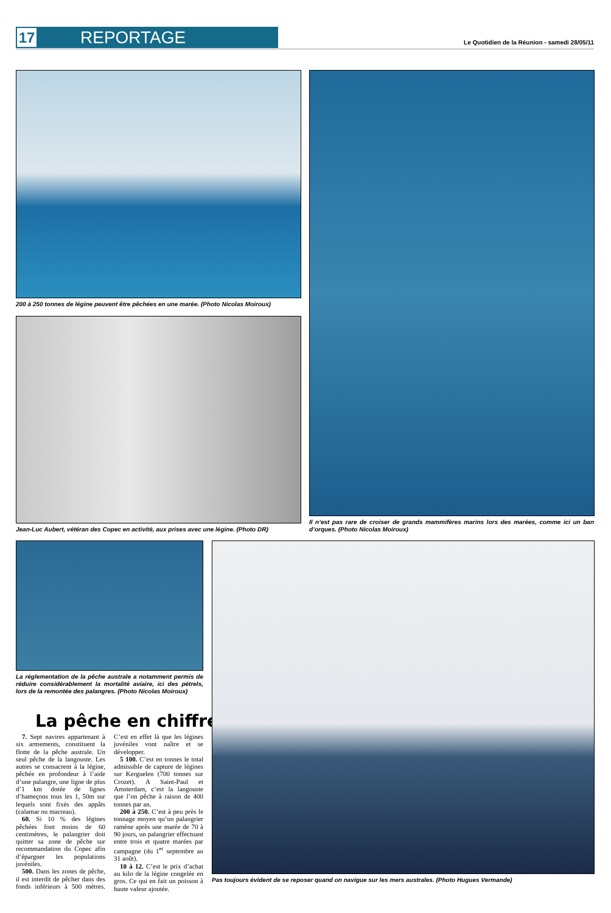17 REPORTAGE
Le Quotidien de la Réunion - samedi 28/05/11
200 à 250 tonnes de légine peuvent être pêchées en une marée. (Photo Nicolas Moiroux)
Jean-Luc Aubert, vétéran des Copec en activité, aux prises avec une légine. (Photo DR)
Il n’est pas rare de croiser de grands mammifères marins lors des marées, comme ici un ban d’orques. (Photo Nicolas Moiroux)
La réglementation de la pêche australe a notamment permis de réduire considérablement la mortalité aviaire, ici des pétrels, lors de la remontée des palangres. (Photo Nicolas Moiroux)
La pêche en chiffres
7. Sept navires appartenant à six armements, constituent la flotte de la pêche australe. Un seul pêche de la langouste. Les autres se consacrent à la légine, pêchée en profondeur à l’aide d’une palangre, une ligne de plus d’1 km dotée de lignes d’hameçons tous les 1, 50m sur lequels sont fixés des appâts (calamar ou macreau).
60. Si 10 % des légines pêchées font moins de 60 centimètres, le palangrier doit quitter sa zone de pêche sur recommandation du Copec afin d’épargner les populations juvéniles.
500. Dans les zones de pêche, il est interdit de pêcher dans des fonds inférieurs à 500 mètres. C’est en effet là que les légines juvéniles vont naître et se développer.
5 100. C’est en tonnes le total admissible de capture de légines sur Kerguelen (700 tonnes sur Crozet). A Saint-Paul et Amsterdam, c’est la langouste que l’on pêche à raison de 400 tonnes par an.
200 à 250. C’est à peu près le tonnage moyen qu’un palangrier ramène après une marée de 70 à 90 jours, un palangrier effectuant entre trois et quatre marées par campagne (du 1<sup>er</sup> septembre au 31 août).
10 à 12. C’est le prix d’achat au kilo de la légine congelée en gros. Ce qui en fait un poisson à haute valeur ajoutée.
Pas toujours évident de se reposer quand on navigue sur les mers australes. (Photo Hugues Vermande)